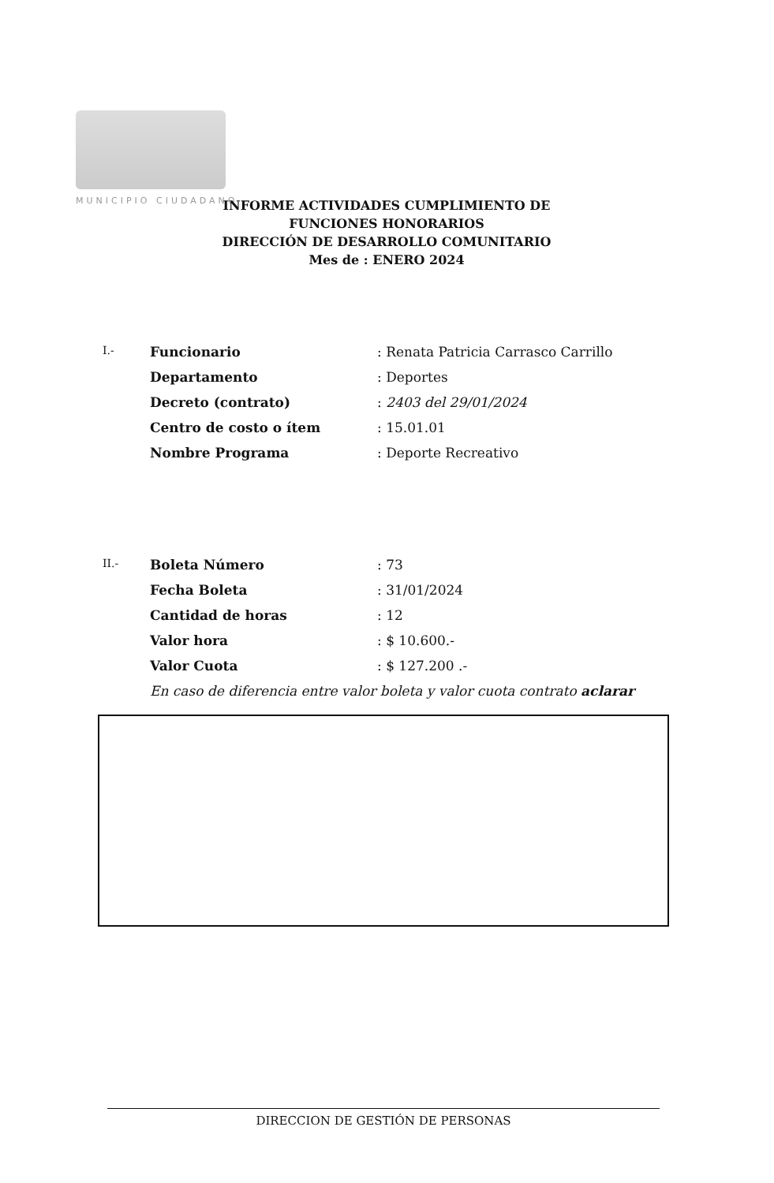MUNICIPIO CIUDADANO
INFORME ACTIVIDADES CUMPLIMIENTO DE
FUNCIONES HONORARIOS
DIRECCIÓN DE DESARROLLO COMUNITARIO
Mes de : ENERO 2024
| I.- | Funcionario | : Renata Patricia Carrasco Carrillo |
| | Departamento | : Deportes |
| | Decreto (contrato) | : 2403 del 29/01/2024 |
| | Centro de costo o ítem | : 15.01.01 |
| | Nombre Programa | : Deporte Recreativo |
| II.- | Boleta Número | : 73 |
| | Fecha Boleta | : 31/01/2024 |
| | Cantidad de horas | : 12 |
| | Valor hora | : $ 10.600.- |
| | Valor Cuota | : $ 127.200 .- |
En caso de diferencia entre valor boleta y valor cuota contrato aclarar
DIRECCION DE GESTIÓN DE PERSONAS